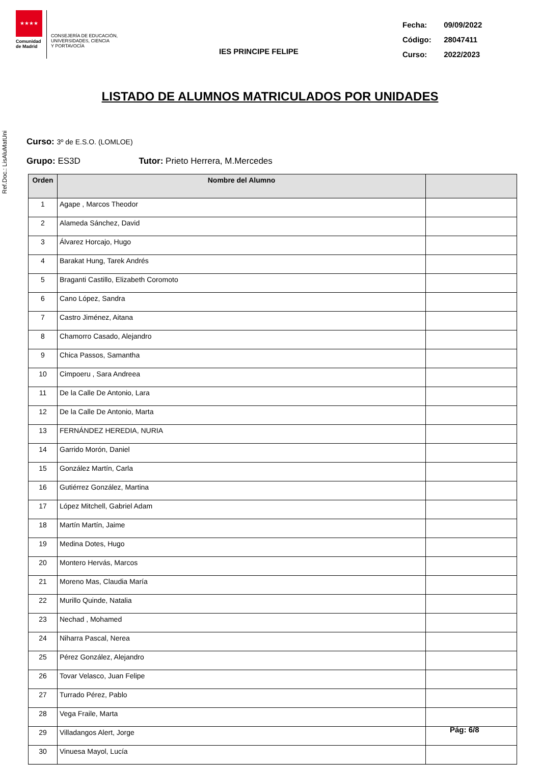Ref.Doc.: LisAluMatUni
★★★★
Comunidad de Madrid
CONSEJERÍA DE EDUCACIÓN,
UNIVERSIDADES, CIENCIA
Y PORTAVOCÍA
IES PRINCIPE FELIPE
Fecha: 09/09/2022
Código: 28047411
Curso: 2022/2023
LISTADO DE ALUMNOS MATRICULADOS POR UNIDADES
Curso: 3º de E.S.O. (LOMLOE)
Grupo: ES3D Tutor: Prieto Herrera, M.Mercedes
| Orden | Nombre del Alumno | |
| --- | --- | --- |
| 1 | Agape , Marcos Theodor | |
| 2 | Alameda Sánchez, David | |
| 3 | Álvarez Horcajo, Hugo | |
| 4 | Barakat Hung, Tarek Andrés | |
| 5 | Braganti Castillo, Elizabeth Coromoto | |
| 6 | Cano López, Sandra | |
| 7 | Castro Jiménez, Aitana | |
| 8 | Chamorro Casado, Alejandro | |
| 9 | Chica Passos, Samantha | |
| 10 | Cimpoeru , Sara Andreea | |
| 11 | De la Calle De Antonio, Lara | |
| 12 | De la Calle De Antonio, Marta | |
| 13 | FERNÁNDEZ HEREDIA, NURIA | |
| 14 | Garrido Morón, Daniel | |
| 15 | González Martín, Carla | |
| 16 | Gutiérrez González, Martina | |
| 17 | López Mitchell, Gabriel Adam | |
| 18 | Martín Martín, Jaime | |
| 19 | Medina Dotes, Hugo | |
| 20 | Montero Hervás, Marcos | |
| 21 | Moreno Mas, Claudia María | |
| 22 | Murillo Quinde, Natalia | |
| 23 | Nechad , Mohamed | |
| 24 | Niharra Pascal, Nerea | |
| 25 | Pérez González, Alejandro | |
| 26 | Tovar Velasco, Juan Felipe | |
| 27 | Turrado Pérez, Pablo | |
| 28 | Vega Fraile, Marta | |
| 29 | Villadangos Alert, Jorge | |
| 30 | Vinuesa Mayol, Lucía | |
Pág: 6/8